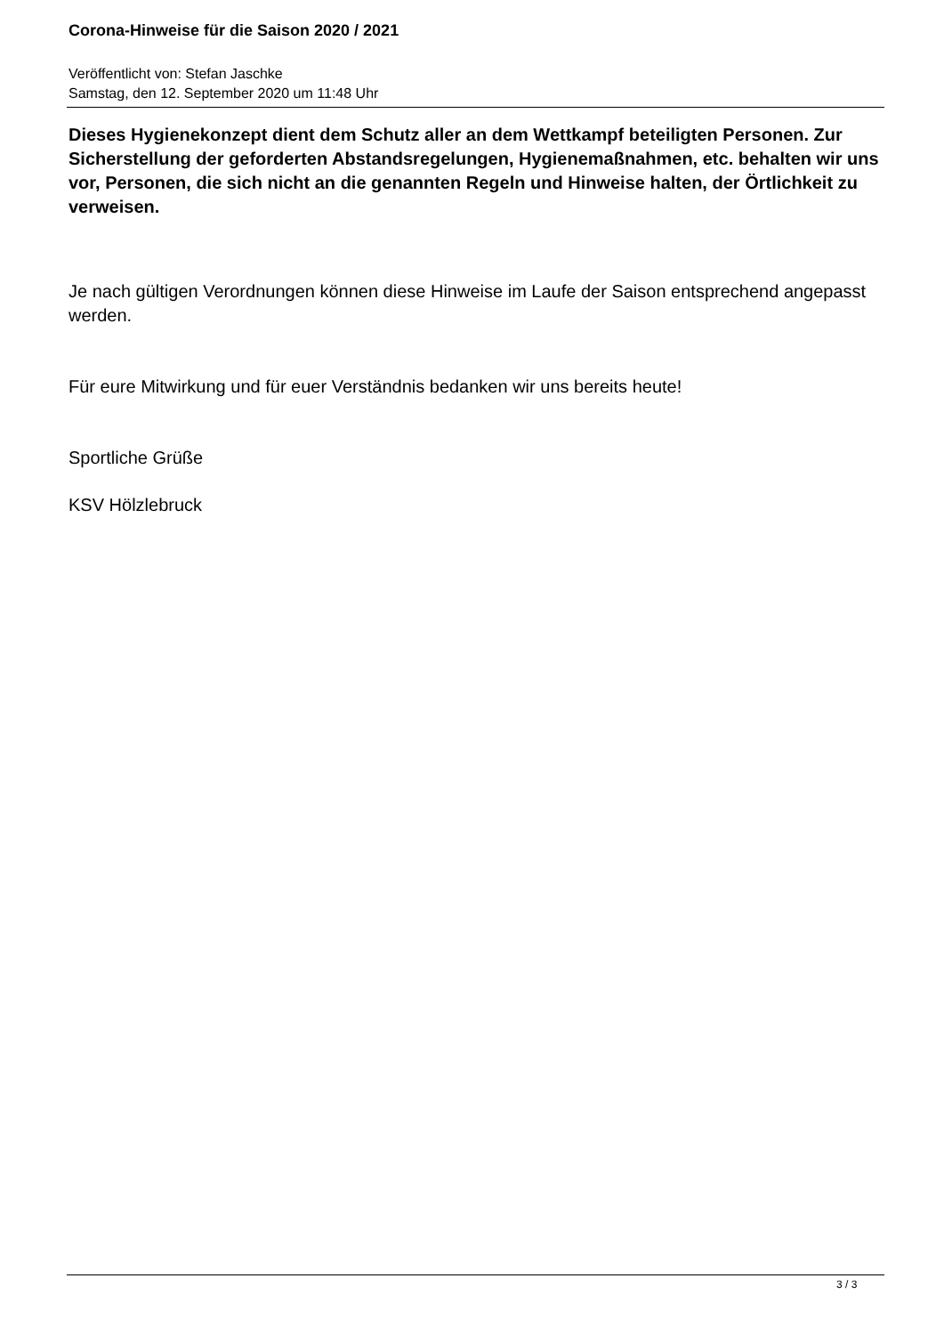Corona-Hinweise für die Saison 2020 / 2021
Veröffentlicht von: Stefan Jaschke
Samstag, den 12. September 2020 um 11:48 Uhr
Dieses Hygienekonzept dient dem Schutz aller an dem Wettkampf beteiligten Personen. Zur Sicherstellung der geforderten Abstandsregelungen, Hygienemaßnahmen, etc. behalten wir uns vor, Personen, die sich nicht an die genannten Regeln und Hinweise halten, der Örtlichkeit zu verweisen.
Je nach gültigen Verordnungen können diese Hinweise im Laufe der Saison entsprechend angepasst werden.
Für eure Mitwirkung und für euer Verständnis bedanken wir uns bereits heute!
Sportliche Grüße
KSV Hölzlebruck
3 / 3